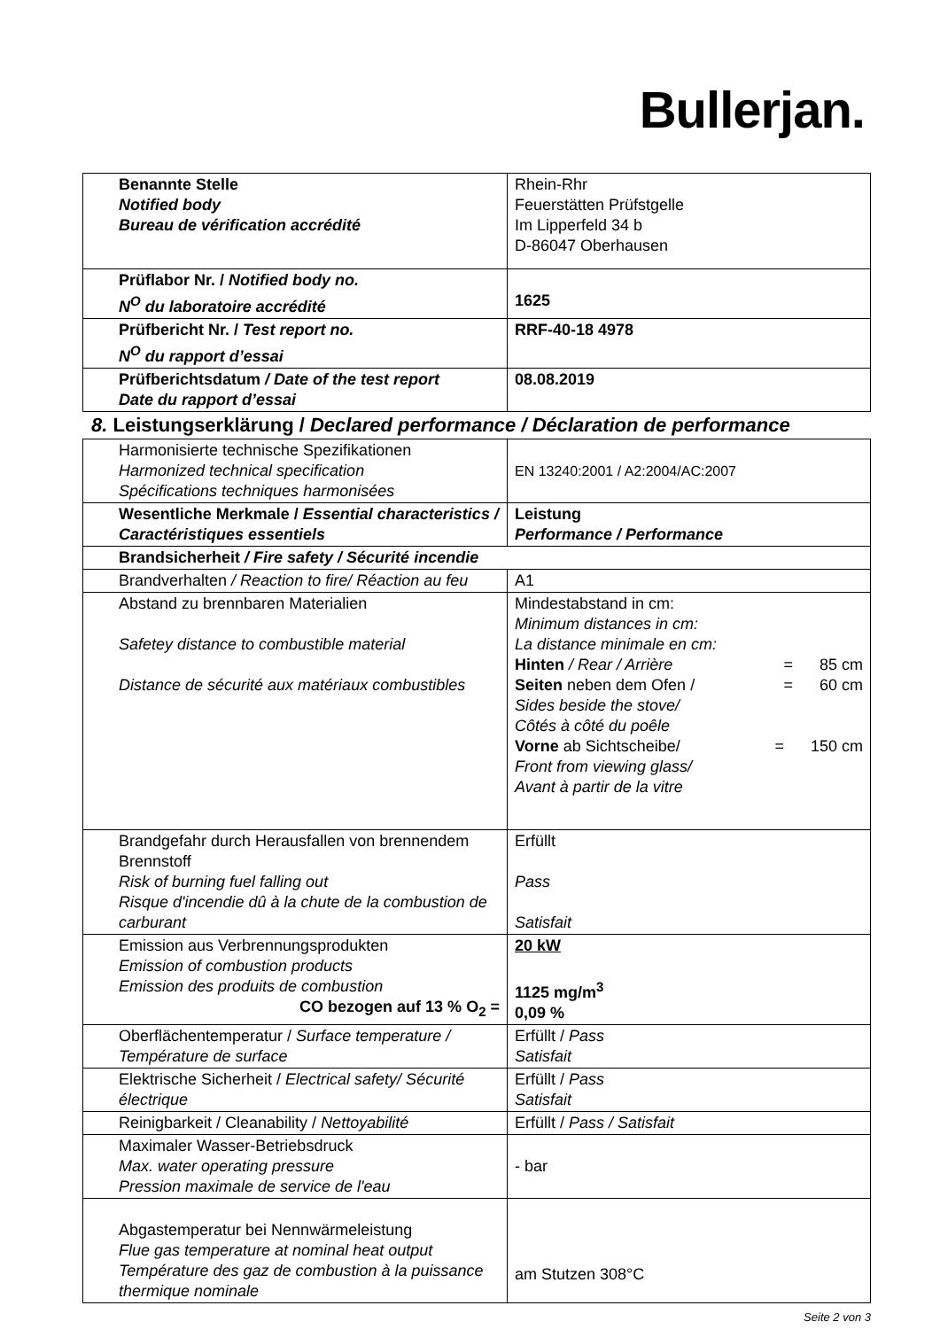Bullerjan.
| Benannte Stelle Notified body Bureau de vérification accrédité | Rhein-Rhr Feuerstätten Prüfstgelle Im Lipperfeld 34 b D-86047 Oberhausen |
| Prüflabor Nr. / Notified body no. N<sup>O</sup> du laboratoire accrédité | 1625 |
| Prüfbericht Nr. / Test report no. N<sup>O</sup> du rapport d’essai | RRF-40-18 4978 |
| Prüfberichtsdatum / Date of the test report Date du rapport d’essai | 08.08.2019 |
8. Leistungserklärung / Declared performance / Déclaration de performance
| Harmonisierte technische Spezifikationen Harmonized technical specification Spécifications techniques harmonisées | EN 13240:2001 / A2:2004/AC:2007 |
| Wesentliche Merkmale / Essential characteristics / Caractéristiques essentiels | Leistung Performance / Performance |
| Brandsicherheit / Fire safety / Sécurité incendie | |
| Brandverhalten / Reaction to fire/ Réaction au feu | A1 |
| Abstand zu brennbaren Materialien Safetey distance to combustible material Distance de sécurité aux matériaux combustibles | Mindestabstand in cm: Minimum distances in cm: La distance minimale en cm: Hinten / Rear / Arrière = 85 cm Seiten neben dem Ofen / = 60 cm Sides beside the stove/ Côtés à côté du poêle Vorne ab Sichtscheibe/ = 150 cm Front from viewing glass/ Avant à partir de la vitre |
| Brandgefahr durch Herausfallen von brennendem Brennstoff Risk of burning fuel falling out Risque d'incendie dû à la chute de la combustion de carburant | Erfüllt Pass Satisfait |
| Emission aus Verbrennungsprodukten Emission of combustion products Emission des produits de combustion CO bezogen auf 13 % O<sub>2</sub> = | 20 kW 1125 mg/m<sup>3</sup> 0,09 % |
| Oberflächentemperatur / Surface temperature / Température de surface | Erfüllt / Pass Satisfait |
| Elektrische Sicherheit / Electrical safety/ Sécurité électrique | Erfüllt / Pass Satisfait |
| Reinigbarkeit / Cleanability / Nettoyabilité | Erfüllt / Pass / Satisfait |
| Maximaler Wasser-Betriebsdruck Max. water operating pressure Pression maximale de service de l'eau | - bar |
| Abgastemperatur bei Nennwärmeleistung Flue gas temperature at nominal heat output Température des gaz de combustion à la puissance thermique nominale | am Stutzen 308°C |
Seite 2 von 3